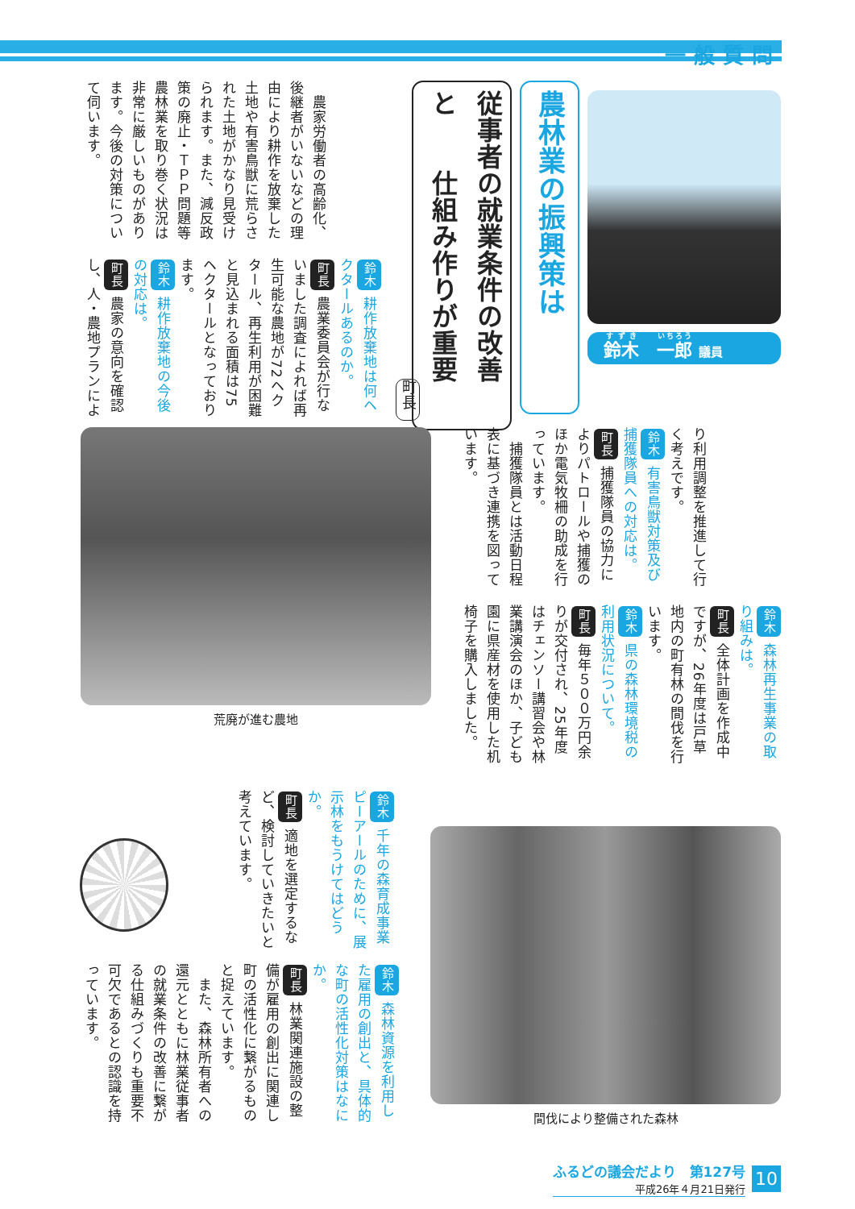一般質問
鈴木　一郎 議員
農林業の振興策は
従事者の就業条件の改善と　　仕組み作りが重要
町長
　農家労働者の高齢化、後継者がいないなどの理由により耕作を放棄した土地や有害鳥獣に荒らされた土地がかなり見受けられます。また、減反政策の廃止・ＴＰＰ問題等農林業を取り巻く状況は非常に厳しいものがあります。今後の対策について伺います。
鈴木 耕作放棄地は何ヘクタールあるのか。
町長 農業委員会が行ないました調査によれば再生可能な農地が72ヘクタール、再生利用が困難と見込まれる面積は75ヘクタールとなっております。
鈴木 耕作放棄地の今後の対応は。
町長 農家の意向を確認し、人・農地プランによ
り利用調整を推進して行く考えです。
鈴木 有害鳥獣対策及び捕獲隊員への対応は。
町長 捕獲隊員の協力によりパトロールや捕獲のほか電気牧柵の助成を行っています。
　捕獲隊員とは活動日程表に基づき連携を図っています。
鈴木 森林再生事業の取り組みは。
町長 全体計画を作成中ですが、26年度は戸草地内の町有林の間伐を行います。
鈴木 県の森林環境税の利用状況について。
町長 毎年５００万円余りが交付され、25年度はチェンソー講習会や林業講演会のほか、子ども園に県産材を使用した机椅子を購入しました。
荒廃が進む農地
間伐により整備された森林
鈴木 千年の森育成事業ピーアールのために、展示林をもうけてはどうか。
町長 適地を選定するなど、検討していきたいと考えています。
鈴木 森林資源を利用した雇用の創出と、具体的な町の活性化対策はなにか。
町長 林業関連施設の整備が雇用の創出に関連し町の活性化に繋がるものと捉えています。
　また、森林所有者への還元とともに林業従事者の就業条件の改善に繋がる仕組みづくりも重要不可欠であるとの認識を持っています。
ふるどの議会だより　第127号
平成26年４月21日発行
10